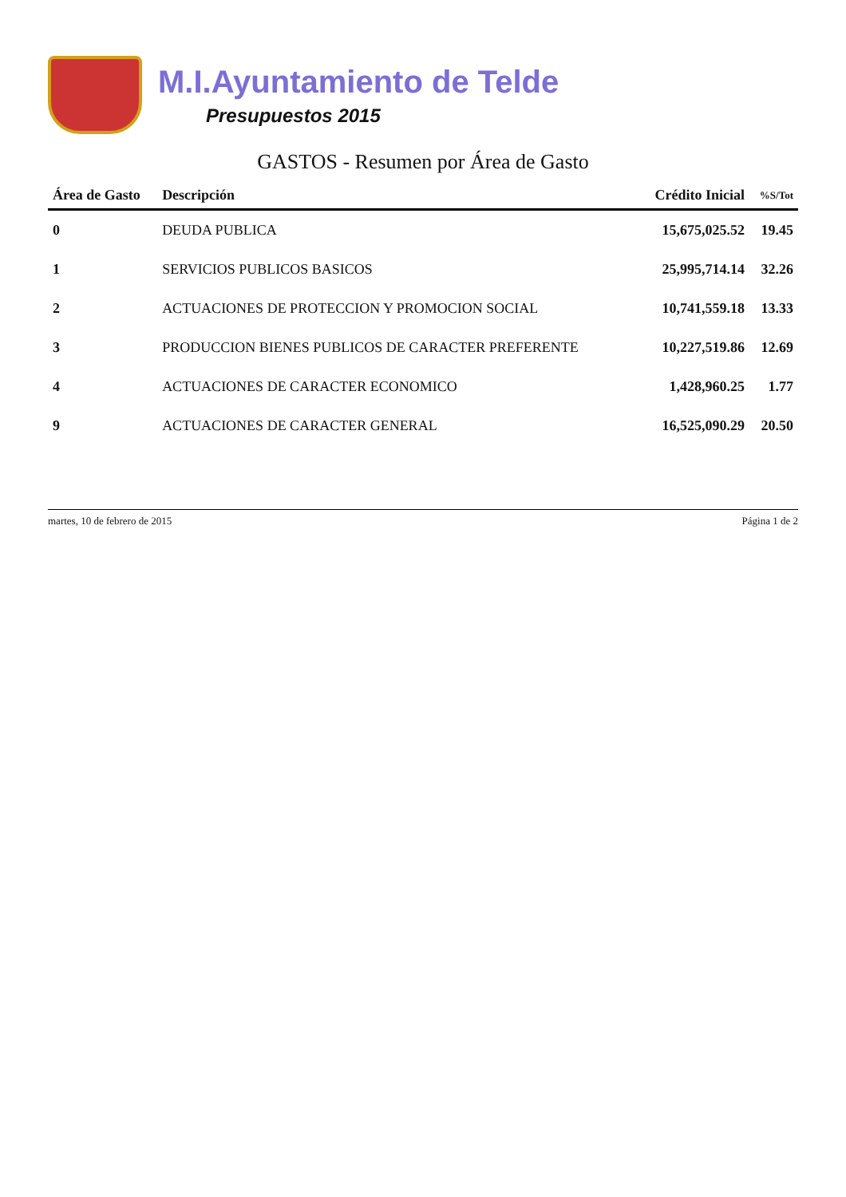M.I.Ayuntamiento de Telde
Presupuestos 2015
GASTOS - Resumen por Área de Gasto
| Área de Gasto | Descripción | Crédito Inicial | %S/Tot |
| --- | --- | --- | --- |
| 0 | DEUDA PUBLICA | 15,675,025.52 | 19.45 |
| 1 | SERVICIOS PUBLICOS BASICOS | 25,995,714.14 | 32.26 |
| 2 | ACTUACIONES DE PROTECCION Y PROMOCION SOCIAL | 10,741,559.18 | 13.33 |
| 3 | PRODUCCION BIENES PUBLICOS DE CARACTER PREFERENTE | 10,227,519.86 | 12.69 |
| 4 | ACTUACIONES DE CARACTER ECONOMICO | 1,428,960.25 | 1.77 |
| 9 | ACTUACIONES DE CARACTER GENERAL | 16,525,090.29 | 20.50 |
martes, 10 de febrero de 2015 Página 1 de 2